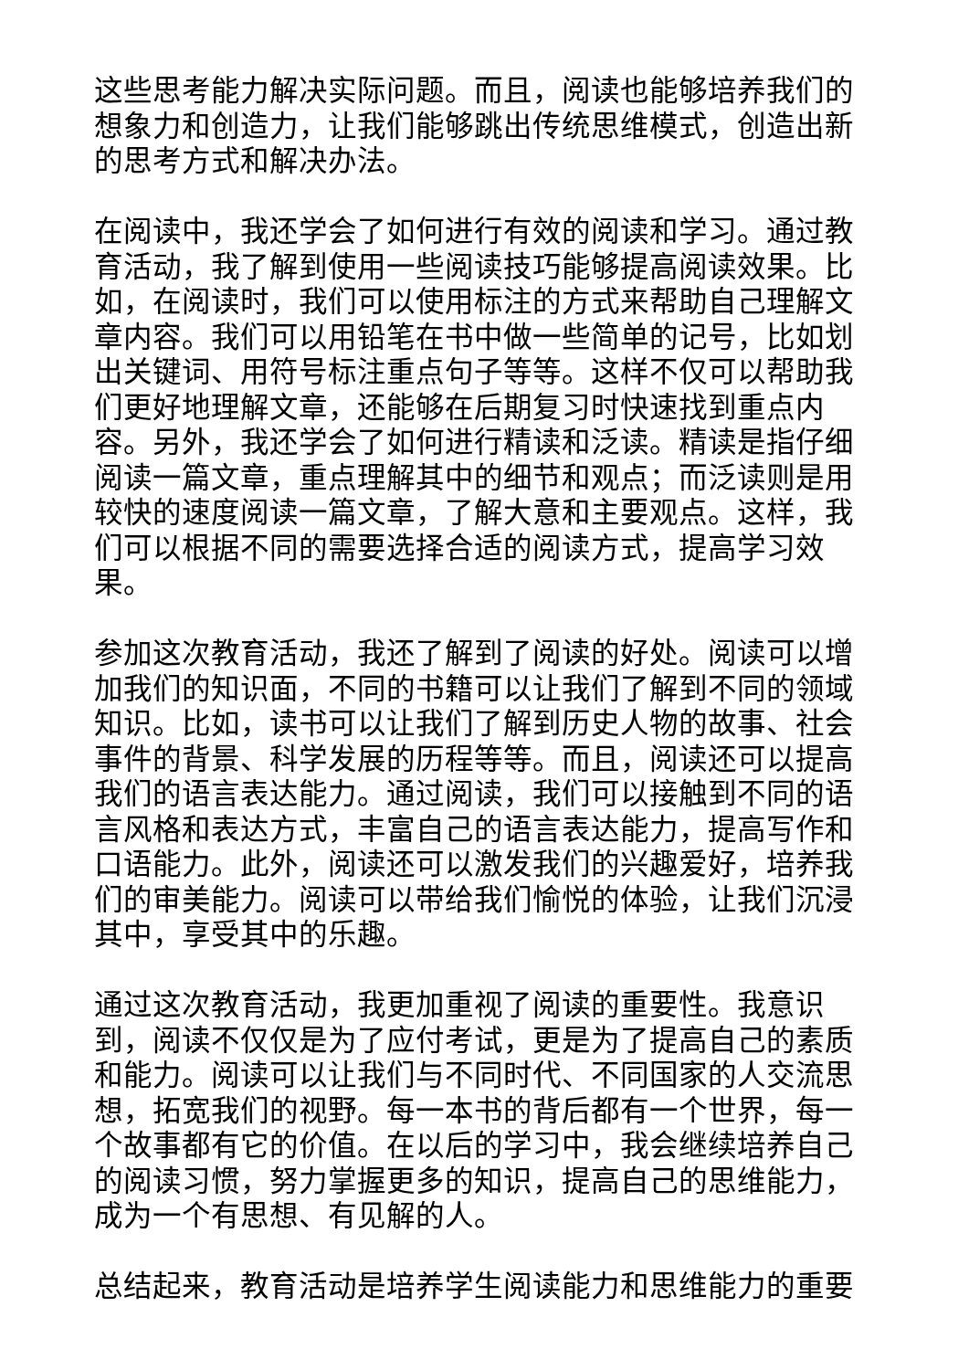这些思考能力解决实际问题。而且，阅读也能够培养我们的想象力和创造力，让我们能够跳出传统思维模式，创造出新的思考方式和解决办法。
在阅读中，我还学会了如何进行有效的阅读和学习。通过教育活动，我了解到使用一些阅读技巧能够提高阅读效果。比如，在阅读时，我们可以使用标注的方式来帮助自己理解文章内容。我们可以用铅笔在书中做一些简单的记号，比如划出关键词、用符号标注重点句子等等。这样不仅可以帮助我们更好地理解文章，还能够在后期复习时快速找到重点内容。另外，我还学会了如何进行精读和泛读。精读是指仔细阅读一篇文章，重点理解其中的细节和观点；而泛读则是用较快的速度阅读一篇文章，了解大意和主要观点。这样，我们可以根据不同的需要选择合适的阅读方式，提高学习效果。
参加这次教育活动，我还了解到了阅读的好处。阅读可以增加我们的知识面，不同的书籍可以让我们了解到不同的领域知识。比如，读书可以让我们了解到历史人物的故事、社会事件的背景、科学发展的历程等等。而且，阅读还可以提高我们的语言表达能力。通过阅读，我们可以接触到不同的语言风格和表达方式，丰富自己的语言表达能力，提高写作和口语能力。此外，阅读还可以激发我们的兴趣爱好，培养我们的审美能力。阅读可以带给我们愉悦的体验，让我们沉浸其中，享受其中的乐趣。
通过这次教育活动，我更加重视了阅读的重要性。我意识到，阅读不仅仅是为了应付考试，更是为了提高自己的素质和能力。阅读可以让我们与不同时代、不同国家的人交流思想，拓宽我们的视野。每一本书的背后都有一个世界，每一个故事都有它的价值。在以后的学习中，我会继续培养自己的阅读习惯，努力掌握更多的知识，提高自己的思维能力，成为一个有思想、有见解的人。
总结起来，教育活动是培养学生阅读能力和思维能力的重要